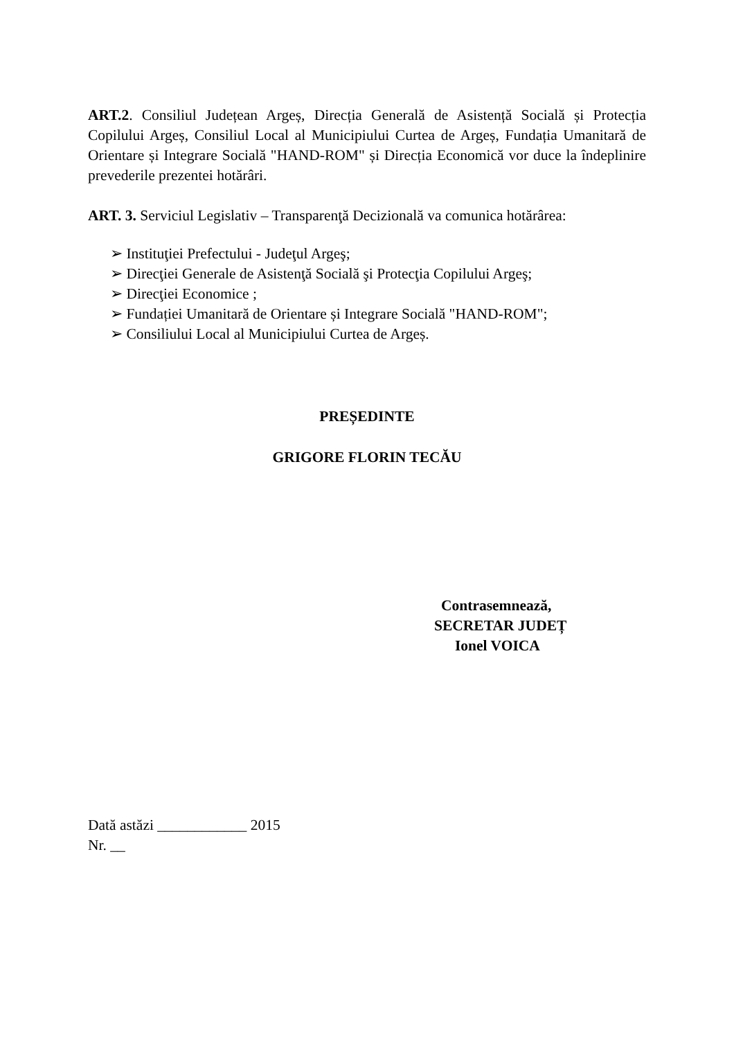ART.2. Consiliul Județean Argeș, Direcția Generală de Asistență Socială și Protecția Copilului Argeș, Consiliul Local al Municipiului Curtea de Argeș, Fundația Umanitară de Orientare și Integrare Socială "HAND-ROM" și Direcția Economică vor duce la îndeplinire prevederile prezentei hotărâri.
ART. 3. Serviciul Legislativ – Transparenţă Decizională va comunica hotărârea:
➢ Instituţiei Prefectului - Judeţul Argeş;
➢ Direcţiei Generale de Asistenţă Socială şi Protecţia Copilului Argeş;
➢ Direcţiei Economice ;
➢ Fundației Umanitară de Orientare și Integrare Socială "HAND-ROM";
➢ Consiliului Local al Municipiului Curtea de Argeș.
PREȘEDINTE
GRIGORE FLORIN TECĂU
Contrasemnează,
SECRETAR JUDEȚ
Ionel VOICA
Dată astăzi ____________ 2015
Nr. __